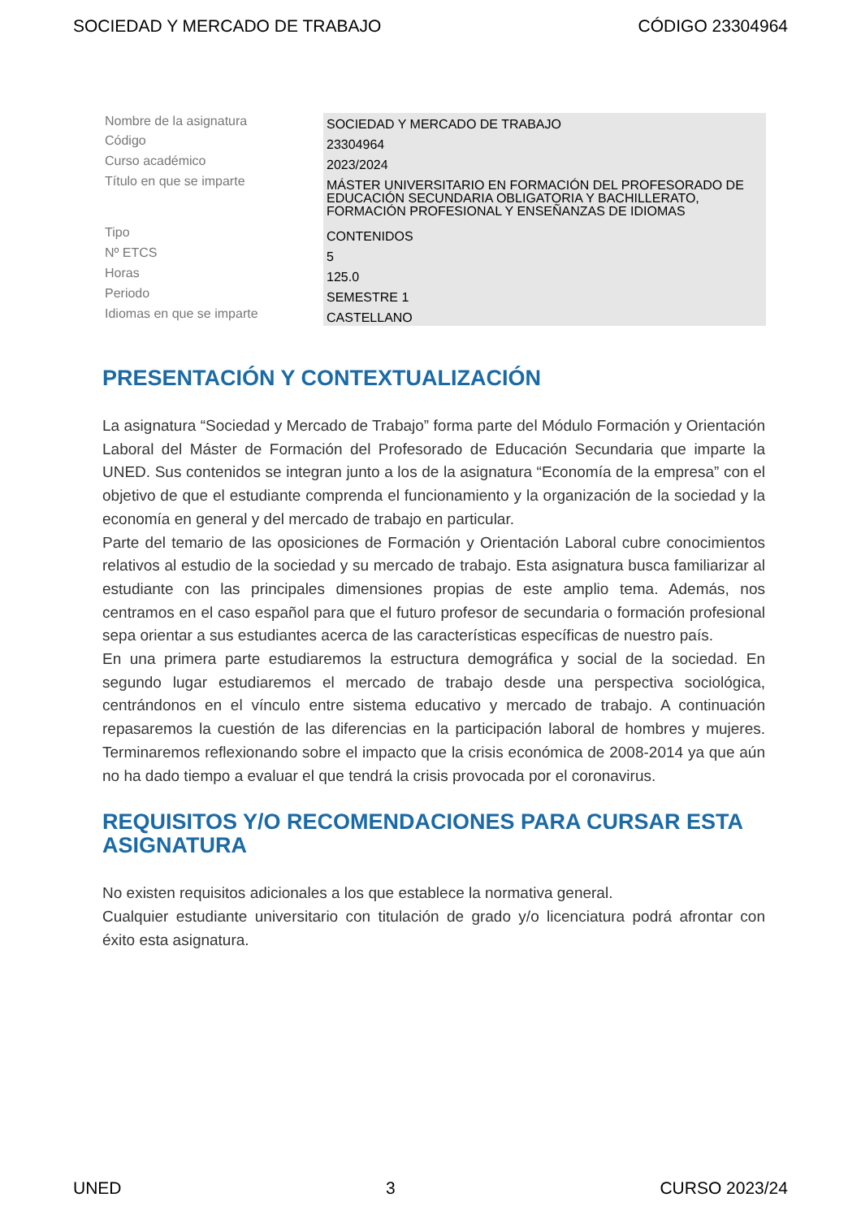SOCIEDAD Y MERCADO DE TRABAJO CÓDIGO 23304964
| Nombre de la asignatura | SOCIEDAD Y MERCADO DE TRABAJO |
| Código | 23304964 |
| Curso académico | 2023/2024 |
| Título en que se imparte | MÁSTER UNIVERSITARIO EN FORMACIÓN DEL PROFESORADO DE EDUCACIÓN SECUNDARIA OBLIGATORIA Y BACHILLERATO, FORMACIÓN PROFESIONAL Y ENSEÑANZAS DE IDIOMAS |
| Tipo | CONTENIDOS |
| Nº ETCS | 5 |
| Horas | 125.0 |
| Periodo | SEMESTRE 1 |
| Idiomas en que se imparte | CASTELLANO |
PRESENTACIÓN Y CONTEXTUALIZACIÓN
La asignatura “Sociedad y Mercado de Trabajo” forma parte del Módulo Formación y Orientación Laboral del Máster de Formación del Profesorado de Educación Secundaria que imparte la UNED. Sus contenidos se integran junto a los de la asignatura “Economía de la empresa” con el objetivo de que el estudiante comprenda el funcionamiento y la organización de la sociedad y la economía en general y del mercado de trabajo en particular.
Parte del temario de las oposiciones de Formación y Orientación Laboral cubre conocimientos relativos al estudio de la sociedad y su mercado de trabajo. Esta asignatura busca familiarizar al estudiante con las principales dimensiones propias de este amplio tema. Además, nos centramos en el caso español para que el futuro profesor de secundaria o formación profesional sepa orientar a sus estudiantes acerca de las características específicas de nuestro país.
En una primera parte estudiaremos la estructura demográfica y social de la sociedad. En segundo lugar estudiaremos el mercado de trabajo desde una perspectiva sociológica, centrándonos en el vínculo entre sistema educativo y mercado de trabajo. A continuación repasaremos la cuestión de las diferencias en la participación laboral de hombres y mujeres. Terminaremos reflexionando sobre el impacto que la crisis económica de 2008-2014 ya que aún no ha dado tiempo a evaluar el que tendrá la crisis provocada por el coronavirus.
REQUISITOS Y/O RECOMENDACIONES PARA CURSAR ESTA ASIGNATURA
No existen requisitos adicionales a los que establece la normativa general.
Cualquier estudiante universitario con titulación de grado y/o licenciatura podrá afrontar con éxito esta asignatura.
UNED 3 CURSO 2023/24